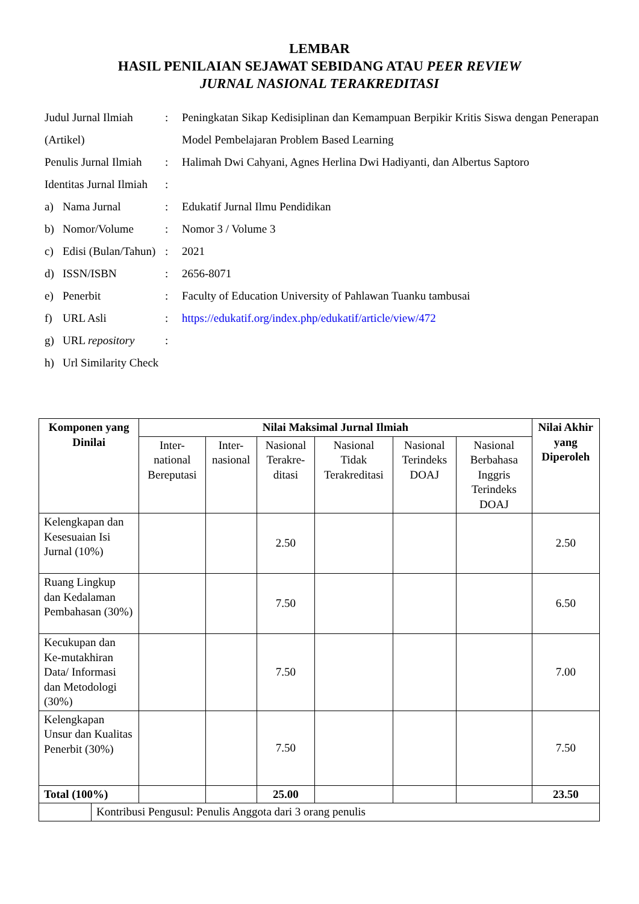LEMBAR
HASIL PENILAIAN SEJAWAT SEBIDANG ATAU PEER REVIEW
JURNAL NASIONAL TERAKREDITASI
| Judul Jurnal Ilmiah (Artikel) | | : | Peningkatan Sikap Kedisiplinan dan Kemampuan Berpikir Kritis Siswa dengan Penerapan Model Pembelajaran Problem Based Learning |
| Penulis Jurnal Ilmiah | | : | Halimah Dwi Cahyani, Agnes Herlina Dwi Hadiyanti, dan Albertus Saptoro |
| Identitas Jurnal Ilmiah | | : | |
| a) | Nama Jurnal | : | Edukatif Jurnal Ilmu Pendidikan |
| b) | Nomor/Volume | : | Nomor 3 / Volume 3 |
| c) | Edisi (Bulan/Tahun) | : | 2021 |
| d) | ISSN/ISBN | : | 2656-8071 |
| e) | Penerbit | : | Faculty of Education University of Pahlawan Tuanku tambusai |
| f) | URL Asli | : | https://edukatif.org/index.php/edukatif/article/view/472 |
| g) | URL repository | : | |
| h) | Url Similarity Check | | |
| Komponen yang Dinilai | | Nilai Maksimal Jurnal Ilmiah | | | | | | Nilai Akhir yang Diperoleh |
| --- | --- | --- | --- | --- | --- | --- | --- | --- |
| | | Inter-national Bereputasi | Inter-nasional | Nasional Terakre-ditasi | Nasional Tidak Terakreditasi | Nasional Terindeks DOAJ | Nasional Berbahasa Inggris Terindeks DOAJ | |
| Kelengkapan dan Kesesuaian Isi Jurnal (10%) | | | | 2.50 | | | | 2.50 |
| Ruang Lingkup dan Kedalaman Pembahasan (30%) | | | | 7.50 | | | | 6.50 |
| Kecukupan dan Ke-mutakhiran Data/ Informasi dan Metodologi (30%) | | | | 7.50 | | | | 7.00 |
| Kelengkapan Unsur dan Kualitas Penerbit (30%) | | | | 7.50 | | | | 7.50 |
| Total (100%) | | | | 25.00 | | | | 23.50 |
| | Kontribusi Pengusul: Penulis Anggota dari 3 orang penulis | | | | | | | |